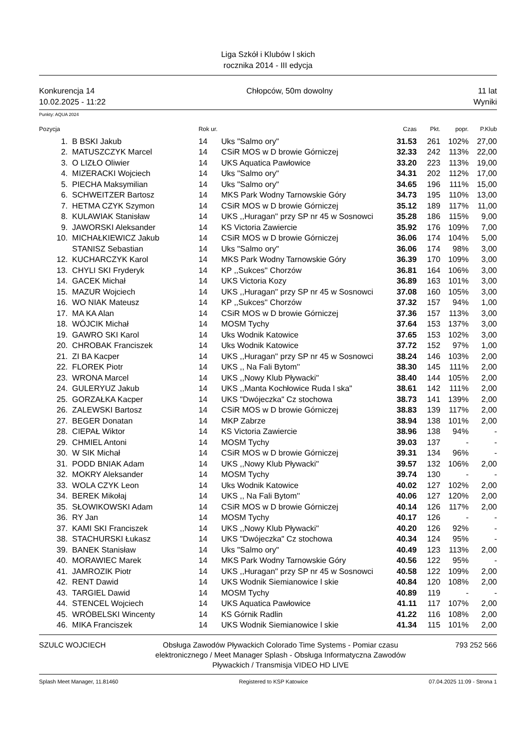Liga Szkół i Klubów l skich
rocznika 2014 - III edycja
Konkurencja 14
10.02.2025 - 11:22
Chłopców, 50m dowolny 11 lat
Wyniki
Punkty: AQUA 2024
| Pozycja | | Rok ur. | | Czas | Pkt. | popr. | P.Klub |
| --- | --- | --- | --- | --- | --- | --- | --- |
| 1. | B BSKI Jakub | 14 | Uks "Salmo ory" | 31.53 | 261 | 102% | 27,00 |
| 2. | MATUSZCZYK Marcel | 14 | CSiR MOS w D browie Górniczej | 32.33 | 242 | 113% | 22,00 |
| 3. | O LIZŁO Oliwier | 14 | UKS Aquatica Pawłowice | 33.20 | 223 | 113% | 19,00 |
| 4. | MIZERACKI Wojciech | 14 | Uks "Salmo ory" | 34.31 | 202 | 112% | 17,00 |
| 5. | PIECHA Maksymilian | 14 | Uks "Salmo ory" | 34.65 | 196 | 111% | 15,00 |
| 6. | SCHWEITZER Bartosz | 14 | MKS Park Wodny Tarnowskie Góry | 34.73 | 195 | 110% | 13,00 |
| 7. | HETMA CZYK Szymon | 14 | CSiR MOS w D browie Górniczej | 35.12 | 189 | 117% | 11,00 |
| 8. | KULAWIAK Stanisław | 14 | UKS ,,Huragan'' przy SP nr 45 w Sosnowci | 35.28 | 186 | 115% | 9,00 |
| 9. | JAWORSKI Aleksander | 14 | KS Victoria Zawiercie | 35.92 | 176 | 109% | 7,00 |
| 10. | MICHAŁKIEWICZ Jakub | 14 | CSiR MOS w D browie Górniczej | 36.06 | 174 | 104% | 5,00 |
| | STANISZ Sebastian | 14 | Uks "Salmo ory" | 36.06 | 174 | 98% | 3,00 |
| 12. | KUCHARCZYK Karol | 14 | MKS Park Wodny Tarnowskie Góry | 36.39 | 170 | 109% | 3,00 |
| 13. | CHYLI SKI Fryderyk | 14 | KP ,,Sukces'' Chorzów | 36.81 | 164 | 106% | 3,00 |
| 14. | GACEK Michał | 14 | UKS Victoria Kozy | 36.89 | 163 | 101% | 3,00 |
| 15. | MAZUR Wojciech | 14 | UKS ,,Huragan'' przy SP nr 45 w Sosnowci | 37.08 | 160 | 105% | 3,00 |
| 16. | WO NIAK Mateusz | 14 | KP ,,Sukces'' Chorzów | 37.32 | 157 | 94% | 1,00 |
| 17. | MA KA Alan | 14 | CSiR MOS w D browie Górniczej | 37.36 | 157 | 113% | 3,00 |
| 18. | WÓJCIK Michał | 14 | MOSM Tychy | 37.64 | 153 | 137% | 3,00 |
| 19. | GAWRO SKI Karol | 14 | Uks Wodnik Katowice | 37.65 | 153 | 102% | 3,00 |
| 20. | CHROBAK Franciszek | 14 | Uks Wodnik Katowice | 37.72 | 152 | 97% | 1,00 |
| 21. | ZI BA Kacper | 14 | UKS ,,Huragan'' przy SP nr 45 w Sosnowci | 38.24 | 146 | 103% | 2,00 |
| 22. | FLOREK Piotr | 14 | UKS ,, Na Fali Bytom'' | 38.30 | 145 | 111% | 2,00 |
| 23. | WRONA Marcel | 14 | UKS ,,Nowy Klub Pływacki'' | 38.40 | 144 | 105% | 2,00 |
| 24. | GULERYUZ Jakub | 14 | UKS ,,Manta Kochłowice Ruda l ska" | 38.61 | 142 | 111% | 2,00 |
| 25. | GORZAŁKA Kacper | 14 | UKS "Dwójeczka" Cz stochowa | 38.73 | 141 | 139% | 2,00 |
| 26. | ZALEWSKI Bartosz | 14 | CSiR MOS w D browie Górniczej | 38.83 | 139 | 117% | 2,00 |
| 27. | BEGER Donatan | 14 | MKP Zabrze | 38.94 | 138 | 101% | 2,00 |
| 28. | CIEPAŁ Wiktor | 14 | KS Victoria Zawiercie | 38.96 | 138 | 94% | - |
| 29. | CHMIEL Antoni | 14 | MOSM Tychy | 39.03 | 137 | - | - |
| 30. | W SIK Michał | 14 | CSiR MOS w D browie Górniczej | 39.31 | 134 | 96% | - |
| 31. | PODD BNIAK Adam | 14 | UKS ,,Nowy Klub Pływacki'' | 39.57 | 132 | 106% | 2,00 |
| 32. | MOKRY Aleksander | 14 | MOSM Tychy | 39.74 | 130 | - | - |
| 33. | WOLA CZYK Leon | 14 | Uks Wodnik Katowice | 40.02 | 127 | 102% | 2,00 |
| 34. | BEREK Mikołaj | 14 | UKS ,, Na Fali Bytom'' | 40.06 | 127 | 120% | 2,00 |
| 35. | SŁOWIKOWSKI Adam | 14 | CSiR MOS w D browie Górniczej | 40.14 | 126 | 117% | 2,00 |
| 36. | RY Jan | 14 | MOSM Tychy | 40.17 | 126 | - | - |
| 37. | KAMI SKI Franciszek | 14 | UKS ,,Nowy Klub Pływacki'' | 40.20 | 126 | 92% | - |
| 38. | STACHURSKI Łukasz | 14 | UKS "Dwójeczka" Cz stochowa | 40.34 | 124 | 95% | - |
| 39. | BANEK Stanisław | 14 | Uks "Salmo ory" | 40.49 | 123 | 113% | 2,00 |
| 40. | MORAWIEC Marek | 14 | MKS Park Wodny Tarnowskie Góry | 40.56 | 122 | 95% | - |
| 41. | JAMROZIK Piotr | 14 | UKS ,,Huragan'' przy SP nr 45 w Sosnowci | 40.58 | 122 | 109% | 2,00 |
| 42. | RENT Dawid | 14 | UKS Wodnik Siemianowice l skie | 40.84 | 120 | 108% | 2,00 |
| 43. | TARGIEL Dawid | 14 | MOSM Tychy | 40.89 | 119 | - | - |
| 44. | STENCEL Wojciech | 14 | UKS Aquatica Pawłowice | 41.11 | 117 | 107% | 2,00 |
| 45. | WRÓBELSKI Wincenty | 14 | KS Górnik Radlin | 41.22 | 116 | 108% | 2,00 |
| 46. | MIKA Franciszek | 14 | UKS Wodnik Siemianowice l skie | 41.34 | 115 | 101% | 2,00 |
SZULC WOJCIECH Obsługa Zawodów Pływackich Colorado Time Systems - Pomiar czasu elektronicznego / Meet Manager Splash - Obsługa Informatyczna Zawodów Pływackich / Transmisja VIDEO HD LIVE
793 252 566
Splash Meet Manager, 11.81460 Registered to KSP Katowice 07.04.2025 11:09 - Strona 1